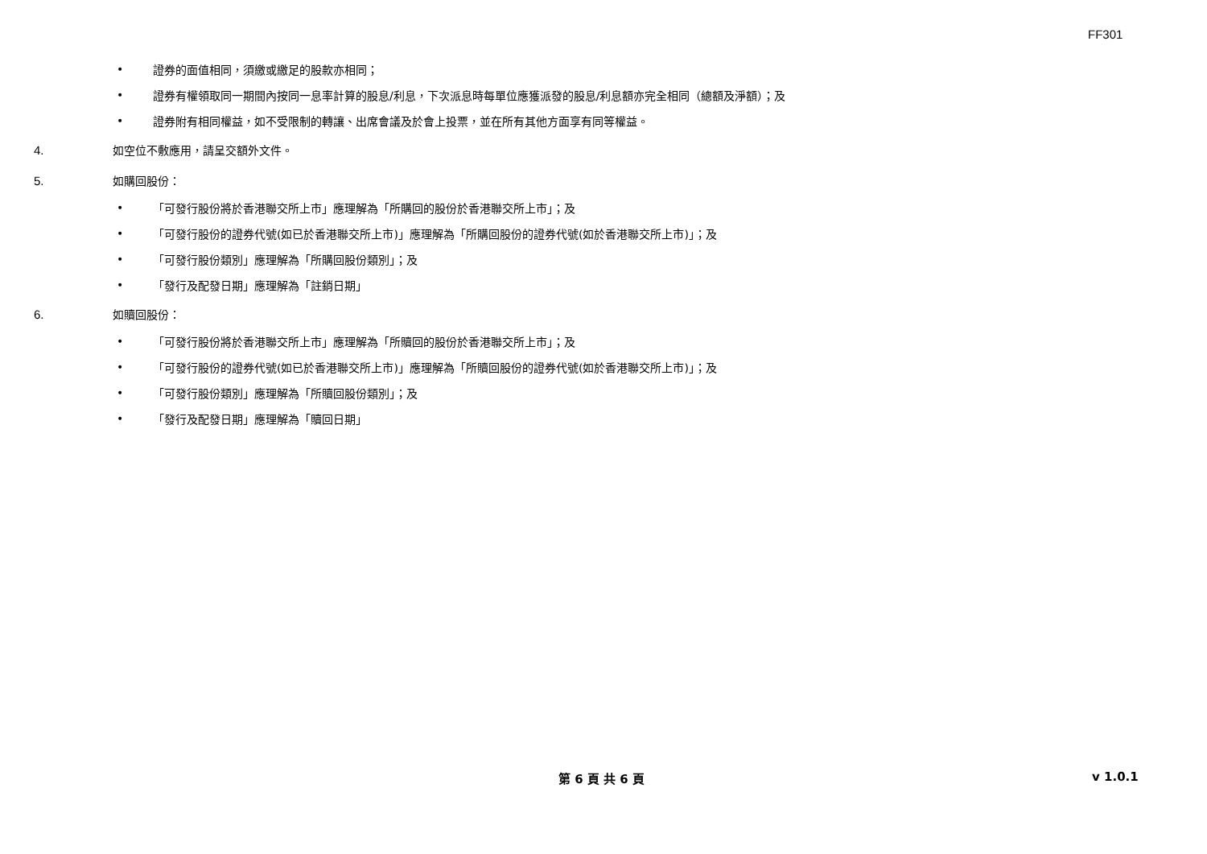FF301
•
證券的面值相同，須繳或繳足的股款亦相同；
•
證券有權領取同一期間內按同一息率計算的股息/利息，下次派息時每單位應獲派發的股息/利息額亦完全相同（總額及淨額）；及
•
證券附有相同權益，如不受限制的轉讓、出席會議及於會上投票，並在所有其他方面享有同等權益。
4. 如空位不敷應用，請呈交額外文件。
5. 如購回股份：
•
「可發行股份將於香港聯交所上市」應理解為「所購回的股份於香港聯交所上市」；及
•
「可發行股份的證券代號(如已於香港聯交所上市)」應理解為「所購回股份的證券代號(如於香港聯交所上市)」；及
•
「可發行股份類別」應理解為「所購回股份類別」；及
•
「發行及配發日期」應理解為「註銷日期」
6. 如贖回股份：
•
「可發行股份將於香港聯交所上市」應理解為「所贖回的股份於香港聯交所上市」；及
•
「可發行股份的證券代號(如已於香港聯交所上市)」應理解為「所贖回股份的證券代號(如於香港聯交所上市)」；及
•
「可發行股份類別」應理解為「所贖回股份類別」；及
•
「發行及配發日期」應理解為「贖回日期」
第 6 頁 共 6 頁 v 1.0.1